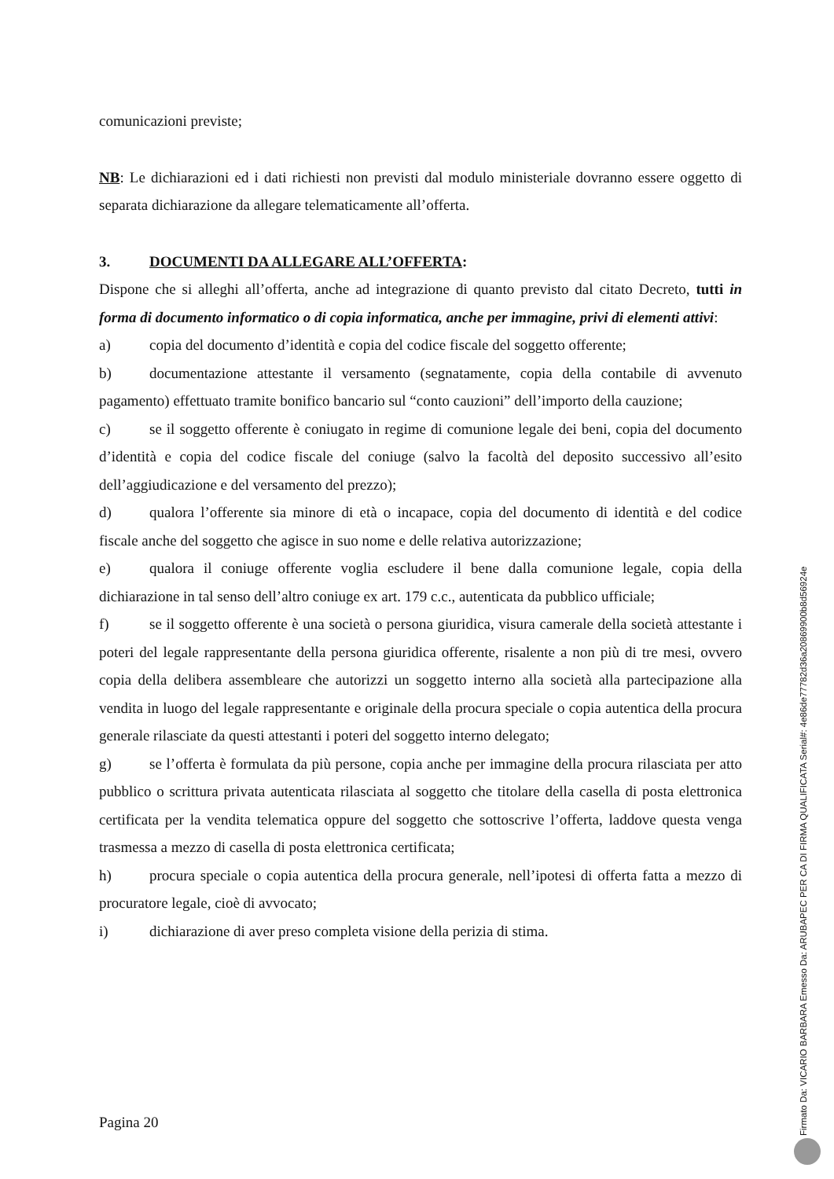comunicazioni previste;
NB: Le dichiarazioni ed i dati richiesti non previsti dal modulo ministeriale dovranno essere oggetto di separata dichiarazione da allegare telematicamente all’offerta.
3. DOCUMENTI DA ALLEGARE ALL’OFFERTA:
Dispone che si alleghi all’offerta, anche ad integrazione di quanto previsto dal citato Decreto, tutti in forma di documento informatico o di copia informatica, anche per immagine, privi di elementi attivi:
a) copia del documento d’identità e copia del codice fiscale del soggetto offerente;
b) documentazione attestante il versamento (segnatamente, copia della contabile di avvenuto pagamento) effettuato tramite bonifico bancario sul “conto cauzioni” dell’importo della cauzione;
c) se il soggetto offerente è coniugato in regime di comunione legale dei beni, copia del documento d’identità e copia del codice fiscale del coniuge (salvo la facoltà del deposito successivo all’esito dell’aggiudicazione e del versamento del prezzo);
d) qualora l’offerente sia minore di età o incapace, copia del documento di identità e del codice fiscale anche del soggetto che agisce in suo nome e delle relativa autorizzazione;
e) qualora il coniuge offerente voglia escludere il bene dalla comunione legale, copia della dichiarazione in tal senso dell’altro coniuge ex art. 179 c.c., autenticata da pubblico ufficiale;
f) se il soggetto offerente è una società o persona giuridica, visura camerale della società attestante i poteri del legale rappresentante della persona giuridica offerente, risalente a non più di tre mesi, ovvero copia della delibera assembleare che autorizzi un soggetto interno alla società alla partecipazione alla vendita in luogo del legale rappresentante e originale della procura speciale o copia autentica della procura generale rilasciate da questi attestanti i poteri del soggetto interno delegato;
g) se l’offerta è formulata da più persone, copia anche per immagine della procura rilasciata per atto pubblico o scrittura privata autenticata rilasciata al soggetto che titolare della casella di posta elettronica certificata per la vendita telematica oppure del soggetto che sottoscrive l’offerta, laddove questa venga trasmessa a mezzo di casella di posta elettronica certificata;
h) procura speciale o copia autentica della procura generale, nell’ipotesi di offerta fatta a mezzo di procuratore legale, cioè di avvocato;
i) dichiarazione di aver preso completa visione della perizia di stima.
Pagina 20
Firmato Da: VICARIO BARBARA Emesso Da: ARUBAPEC PER CA DI FIRMA QUALIFICATA Serial#: 4e86de77782d36a20869900b8d56924e